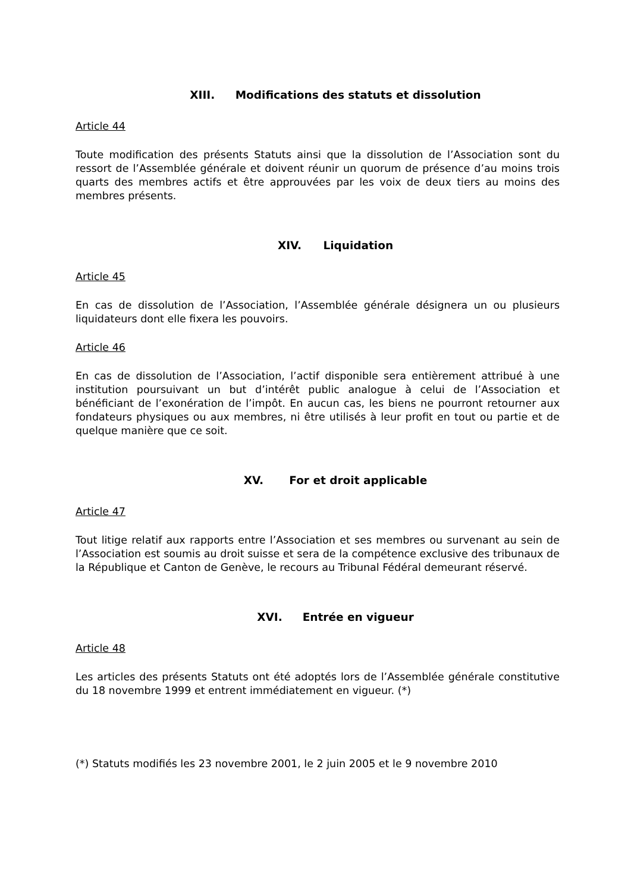XIII. Modifications des statuts et dissolution
Article 44
Toute modification des présents Statuts ainsi que la dissolution de l’Association sont du ressort de l’Assemblée générale et doivent réunir un quorum de présence d’au moins trois quarts des membres actifs et être approuvées par les voix de deux tiers au moins des membres présents.
XIV. Liquidation
Article 45
En cas de dissolution de l’Association, l’Assemblée générale désignera un ou plusieurs liquidateurs dont elle fixera les pouvoirs.
Article 46
En cas de dissolution de l’Association, l’actif disponible sera entièrement attribué à une institution poursuivant un but d’intérêt public analogue à celui de l’Association et bénéficiant de l’exonération de l’impôt. En aucun cas, les biens ne pourront retourner aux fondateurs physiques ou aux membres, ni être utilisés à leur profit en tout ou partie et de quelque manière que ce soit.
XV. For et droit applicable
Article 47
Tout litige relatif aux rapports entre l’Association et ses membres ou survenant au sein de l’Association est soumis au droit suisse et sera de la compétence exclusive des tribunaux de la République et Canton de Genève, le recours au Tribunal Fédéral demeurant réservé.
XVI. Entrée en vigueur
Article 48
Les articles des présents Statuts ont été adoptés lors de l’Assemblée générale constitutive du 18 novembre 1999 et entrent immédiatement en vigueur. (*)
(*) Statuts modifiés les 23 novembre 2001, le 2 juin 2005 et le 9 novembre 2010